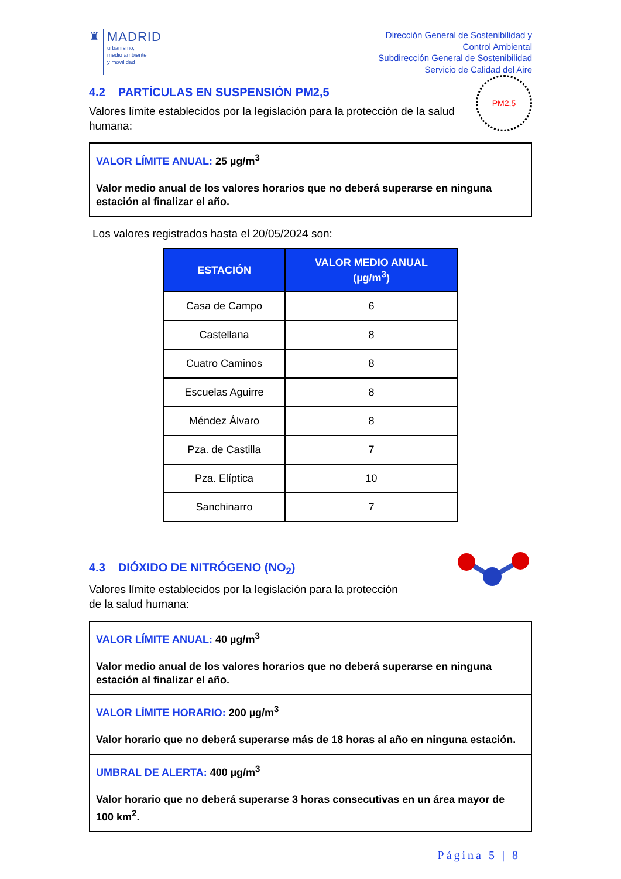♜ MADRID
urbanismo,
medio ambiente
y movilidad
Dirección General de Sostenibilidad y
Control Ambiental
Subdirección General de Sostenibilidad
Servicio de Calidad del Aire
4.2 PARTÍCULAS EN SUSPENSIÓN PM2,5
Valores límite establecidos por la legislación para la protección de la salud humana:
PM2,5
VALOR LÍMITE ANUAL: 25 µg/m<sup>3</sup>
Valor medio anual de los valores horarios que no deberá superarse en ninguna estación al finalizar el año.
Los valores registrados hasta el 20/05/2024 son:
| ESTACIÓN | VALOR MEDIO ANUAL (µg/m<sup>3</sup>) |
| --- | --- |
| Casa de Campo | 6 |
| Castellana | 8 |
| Cuatro Caminos | 8 |
| Escuelas Aguirre | 8 |
| Méndez Álvaro | 8 |
| Pza. de Castilla | 7 |
| Pza. Elíptica | 10 |
| Sanchinarro | 7 |
4.3 DIÓXIDO DE NITRÓGENO (NO<sub>2</sub>)
Valores límite establecidos por la legislación para la protección
de la salud humana:
VALOR LÍMITE ANUAL: 40 µg/m<sup>3</sup>
Valor medio anual de los valores horarios que no deberá superarse en ninguna estación al finalizar el año.
VALOR LÍMITE HORARIO: 200 µg/m<sup>3</sup>
Valor horario que no deberá superarse más de 18 horas al año en ninguna estación.
UMBRAL DE ALERTA: 400 µg/m<sup>3</sup>
Valor horario que no deberá superarse 3 horas consecutivas en un área mayor de 100 km<sup>2</sup>.
Página 5 | 8